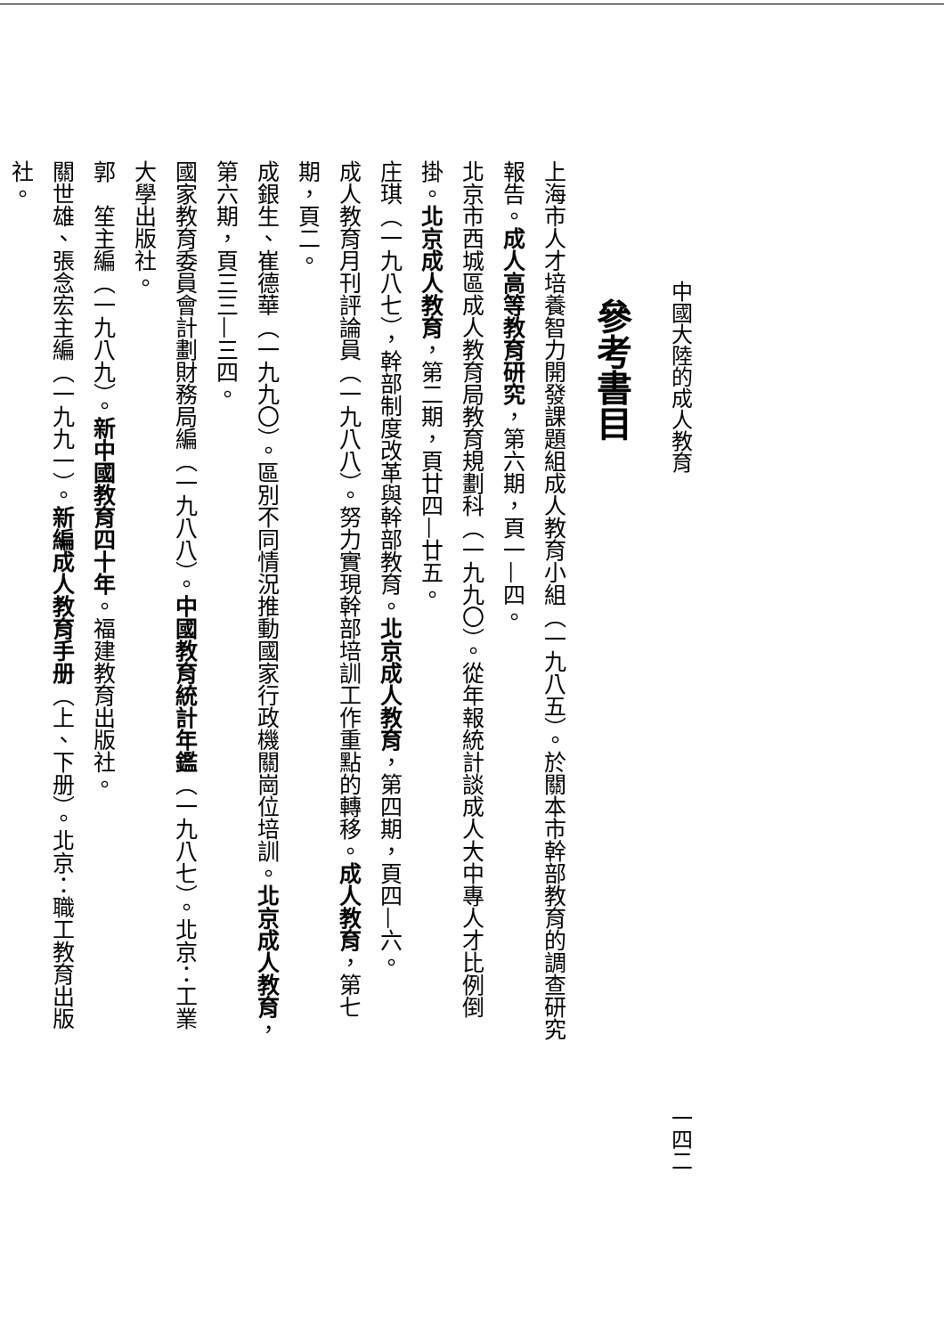中國大陸的成人教育 一四二
參考書目
上海市人才培養智力開發課題組成人教育小組（一九八五）。於關本市幹部教育的調查研究報告。成人高等教育研究，第六期，頁一—四。
北京市西城區成人教育局教育規劃科（一九九〇）。從年報統計談成人大中專人才比例倒掛。北京成人教育，第二期，頁廿四—廿五。
庄琪（一九八七），幹部制度改革與幹部教育。北京成人教育，第四期，頁四—六。
成人教育月刊評論員（一九八八）。努力實現幹部培訓工作重點的轉移。成人教育，第七期，頁二。
成銀生、崔德華（一九九〇）。區別不同情況推動國家行政機關崗位培訓。北京成人教育，第六期，頁三三—三四。
國家教育委員會計劃財務局編（一九八八）。中國教育統計年鑑（一九八七）。北京：工業大學出版社。
郭　笙主編（一九八九）。新中國教育四十年。福建教育出版社。
關世雄、張念宏主編（一九九一）。新編成人教育手册（上、下册）。北京：職工教育出版社。